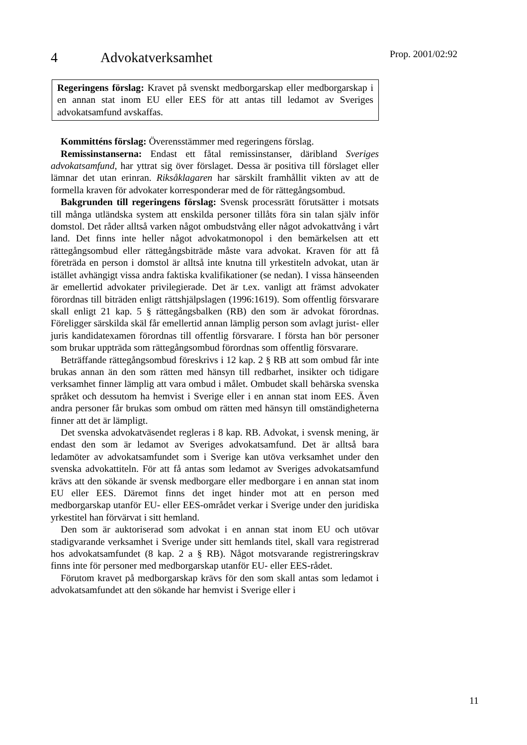Prop. 2001/02:92
4 Advokatverksamhet
Regeringens förslag: Kravet på svenskt medborgarskap eller medborgarskap i en annan stat inom EU eller EES för att antas till ledamot av Sveriges advokatsamfund avskaffas.
Kommitténs förslag: Överensstämmer med regeringens förslag.
Remissinstanserna: Endast ett fåtal remissinstanser, däribland Sveriges advokatsamfund, har yttrat sig över förslaget. Dessa är positiva till förslaget eller lämnar det utan erinran. Riksåklagaren har särskilt framhållit vikten av att de formella kraven för advokater korresponderar med de för rättegångsombud.
Bakgrunden till regeringens förslag: Svensk processrätt förutsätter i motsats till många utländska system att enskilda personer tillåts föra sin talan själv inför domstol. Det råder alltså varken något ombudstvång eller något advokattvång i vårt land. Det finns inte heller något advokatmonopol i den bemärkelsen att ett rättegångsombud eller rättegångsbiträde måste vara advokat. Kraven för att få företräda en person i domstol är alltså inte knutna till yrkestiteln advokat, utan är istället avhängigt vissa andra faktiska kvalifikationer (se nedan). I vissa hänseenden är emellertid advokater privilegierade. Det är t.ex. vanligt att främst advokater förordnas till biträden enligt rättshjälpslagen (1996:1619). Som offentlig försvarare skall enligt 21 kap. 5 § rättegångsbalken (RB) den som är advokat förordnas. Föreligger särskilda skäl får emellertid annan lämplig person som avlagt jurist- eller juris kandidatexamen förordnas till offentlig försvarare. I första han bör personer som brukar uppträda som rättegångsombud förordnas som offentlig försvarare.
Beträffande rättegångsombud föreskrivs i 12 kap. 2 § RB att som ombud får inte brukas annan än den som rätten med hänsyn till redbarhet, insikter och tidigare verksamhet finner lämplig att vara ombud i målet. Ombudet skall behärska svenska språket och dessutom ha hemvist i Sverige eller i en annan stat inom EES. Även andra personer får brukas som ombud om rätten med hänsyn till omständigheterna finner att det är lämpligt.
Det svenska advokatväsendet regleras i 8 kap. RB. Advokat, i svensk mening, är endast den som är ledamot av Sveriges advokatsamfund. Det är alltså bara ledamöter av advokatsamfundet som i Sverige kan utöva verksamhet under den svenska advokattiteln. För att få antas som ledamot av Sveriges advokatsamfund krävs att den sökande är svensk medborgare eller medborgare i en annan stat inom EU eller EES. Däremot finns det inget hinder mot att en person med medborgarskap utanför EU- eller EES-området verkar i Sverige under den juridiska yrkestitel han förvärvat i sitt hemland.
Den som är auktoriserad som advokat i en annan stat inom EU och utövar stadigvarande verksamhet i Sverige under sitt hemlands titel, skall vara registrerad hos advokatsamfundet (8 kap. 2 a § RB). Något motsvarande registreringskrav finns inte för personer med medborgarskap utanför EU- eller EES-rådet.
Förutom kravet på medborgarskap krävs för den som skall antas som ledamot i advokatsamfundet att den sökande har hemvist i Sverige eller i
11